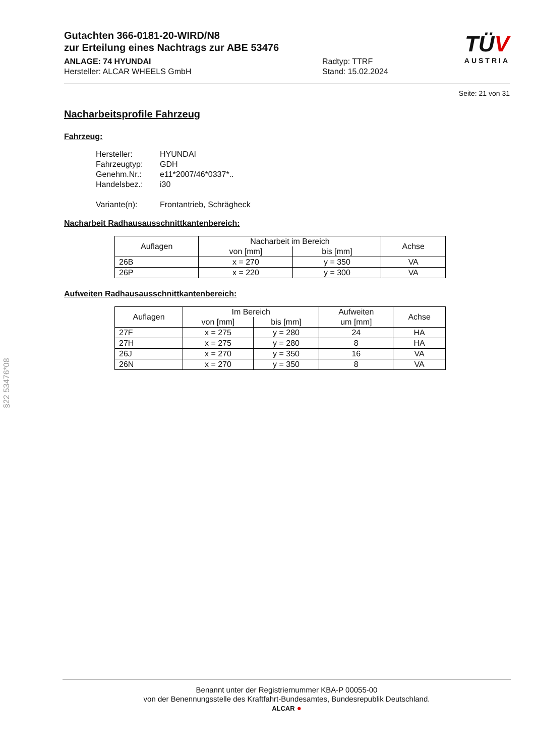TÜV
AUSTRIA
Gutachten 366-0181-20-WIRD/N8
zur Erteilung eines Nachtrags zur ABE 53476
ANLAGE: 74 HYUNDAI
Hersteller: ALCAR WHEELS GmbH
Radtyp: TTRF
Stand: 15.02.2024
Seite: 21 von 31
Nacharbeitsprofile Fahrzeug
Fahrzeug:
Hersteller: HYUNDAI
Fahrzeugtyp: GDH
Genehm.Nr.: e11*2007/46*0337*..
Handelsbez.: i30
Variante(n): Frontantrieb, Schrägheck
Nacharbeit Radhausausschnittkantenbereich:
| Auflagen | Nacharbeit im Bereich | | Achse |
| --- | --- | --- | --- |
| | von [mm] | bis [mm] | |
| 26B | x = 270 | y = 350 | VA |
| 26P | x = 220 | y = 300 | VA |
Aufweiten Radhausausschnittkantenbereich:
| Auflagen | Im Bereich | | Aufweiten um [mm] | Achse |
| --- | --- | --- | --- | --- |
| | von [mm] | bis [mm] | | |
| 27F | x = 275 | y = 280 | 24 | HA |
| 27H | x = 275 | y = 280 | 8 | HA |
| 26J | x = 270 | y = 350 | 16 | VA |
| 26N | x = 270 | y = 350 | 8 | VA |
§22 53476*08
Benannt unter der Registriernummer KBA-P 00055-00
von der Benennungsstelle des Kraftfahrt-Bundesamtes, Bundesrepublik Deutschland.
ALCAR ●